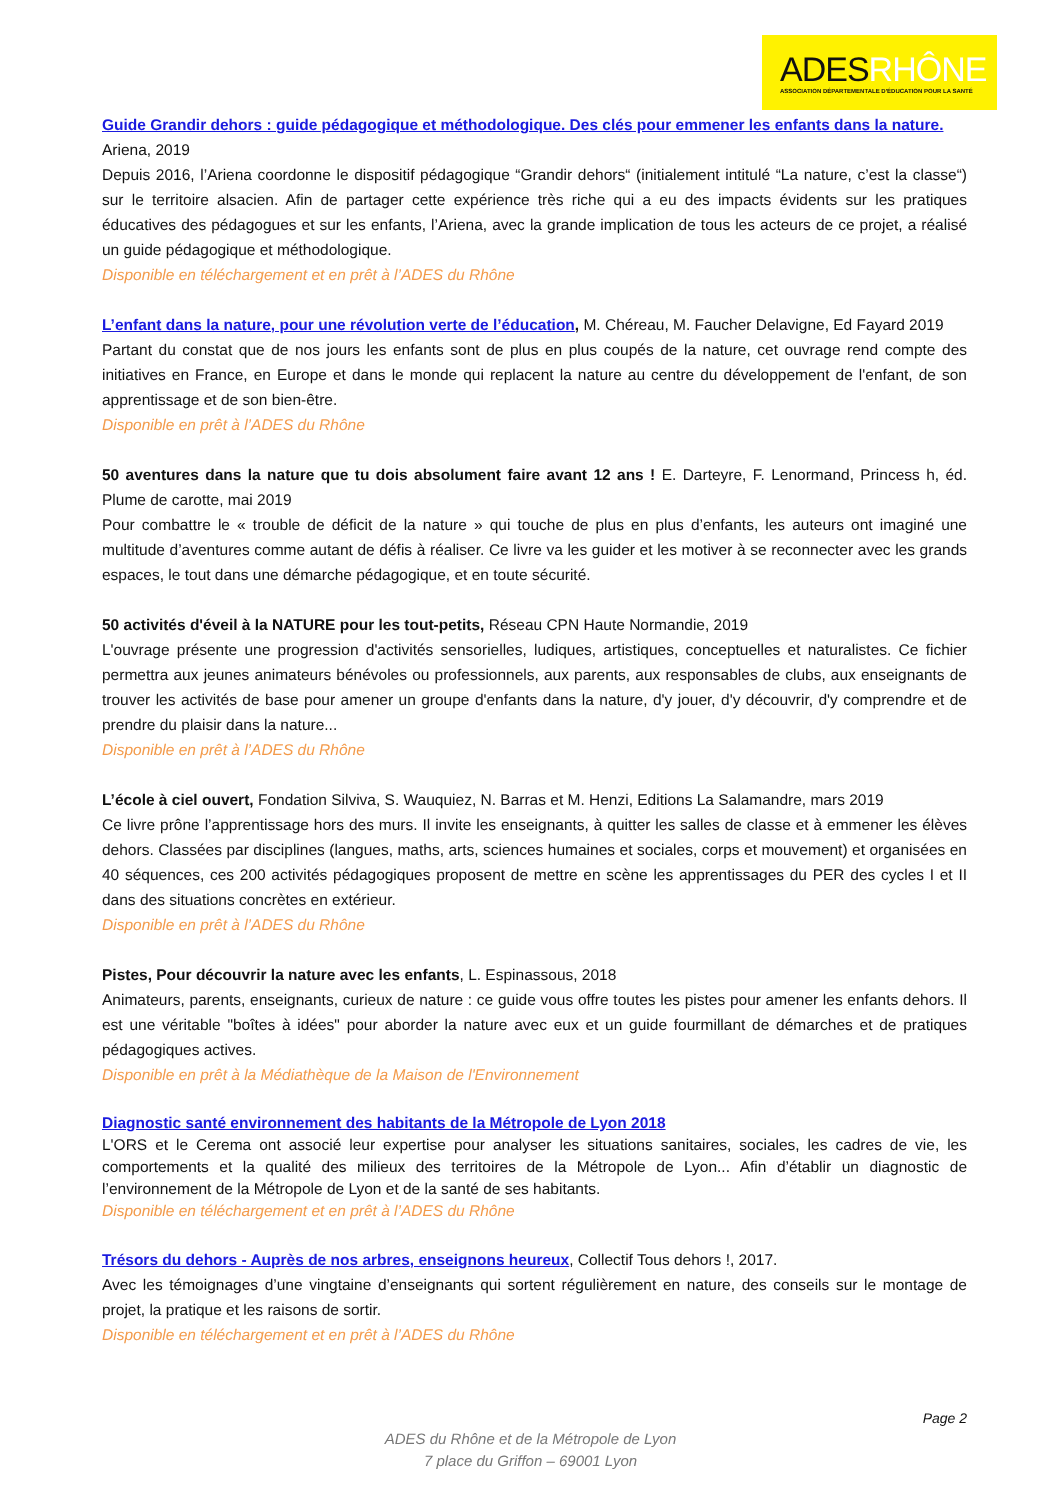ADESRHÔNE
ASSOCIATION DÉPARTEMENTALE D'ÉDUCATION POUR LA SANTÉ
Guide Grandir dehors : guide pédagogique et méthodologique. Des clés pour emmener les enfants dans la nature.
Ariena, 2019
Depuis 2016, l’Ariena coordonne le dispositif pédagogique “Grandir dehors“ (initialement intitulé “La nature, c’est la classe“) sur le territoire alsacien. Afin de partager cette expérience très riche qui a eu des impacts évidents sur les pratiques éducatives des pédagogues et sur les enfants, l’Ariena, avec la grande implication de tous les acteurs de ce projet, a réalisé un guide pédagogique et méthodologique.
Disponible en téléchargement et en prêt à l’ADES du Rhône
L’enfant dans la nature, pour une révolution verte de l’éducation, M. Chéreau, M. Faucher Delavigne, Ed Fayard 2019
Partant du constat que de nos jours les enfants sont de plus en plus coupés de la nature, cet ouvrage rend compte des initiatives en France, en Europe et dans le monde qui replacent la nature au centre du développement de l'enfant, de son apprentissage et de son bien-être.
Disponible en prêt à l’ADES du Rhône
50 aventures dans la nature que tu dois absolument faire avant 12 ans ! E. Darteyre, F. Lenormand, Princess h, éd. Plume de carotte, mai 2019
Pour combattre le « trouble de déficit de la nature » qui touche de plus en plus d’enfants, les auteurs ont imaginé une multitude d’aventures comme autant de défis à réaliser. Ce livre va les guider et les motiver à se reconnecter avec les grands espaces, le tout dans une démarche pédagogique, et en toute sécurité.
50 activités d'éveil à la NATURE pour les tout-petits, Réseau CPN Haute Normandie, 2019
L'ouvrage présente une progression d'activités sensorielles, ludiques, artistiques, conceptuelles et naturalistes. Ce fichier permettra aux jeunes animateurs bénévoles ou professionnels, aux parents, aux responsables de clubs, aux enseignants de trouver les activités de base pour amener un groupe d'enfants dans la nature, d'y jouer, d'y découvrir, d'y comprendre et de prendre du plaisir dans la nature...
Disponible en prêt à l’ADES du Rhône
L’école à ciel ouvert, Fondation Silviva, S. Wauquiez, N. Barras et M. Henzi, Editions La Salamandre, mars 2019
Ce livre prône l’apprentissage hors des murs. Il invite les enseignants, à quitter les salles de classe et à emmener les élèves dehors. Classées par disciplines (langues, maths, arts, sciences humaines et sociales, corps et mouvement) et organisées en 40 séquences, ces 200 activités pédagogiques proposent de mettre en scène les apprentissages du PER des cycles I et II dans des situations concrètes en extérieur.
Disponible en prêt à l’ADES du Rhône
Pistes, Pour découvrir la nature avec les enfants, L. Espinassous, 2018
Animateurs, parents, enseignants, curieux de nature : ce guide vous offre toutes les pistes pour amener les enfants dehors. Il est une véritable "boîtes à idées" pour aborder la nature avec eux et un guide fourmillant de démarches et de pratiques pédagogiques actives.
Disponible en prêt à la Médiathèque de la Maison de l'Environnement
Diagnostic santé environnement des habitants de la Métropole de Lyon 2018
L'ORS et le Cerema ont associé leur expertise pour analyser les situations sanitaires, sociales, les cadres de vie, les comportements et la qualité des milieux des territoires de la Métropole de Lyon... Afin d’établir un diagnostic de l’environnement de la Métropole de Lyon et de la santé de ses habitants.
Disponible en téléchargement et en prêt à l’ADES du Rhône
Trésors du dehors - Auprès de nos arbres, enseignons heureux, Collectif Tous dehors !, 2017.
Avec les témoignages d’une vingtaine d’enseignants qui sortent régulièrement en nature, des conseils sur le montage de projet, la pratique et les raisons de sortir.
Disponible en téléchargement et en prêt à l’ADES du Rhône
Page 2
ADES du Rhône et de la Métropole de Lyon
7 place du Griffon – 69001 Lyon